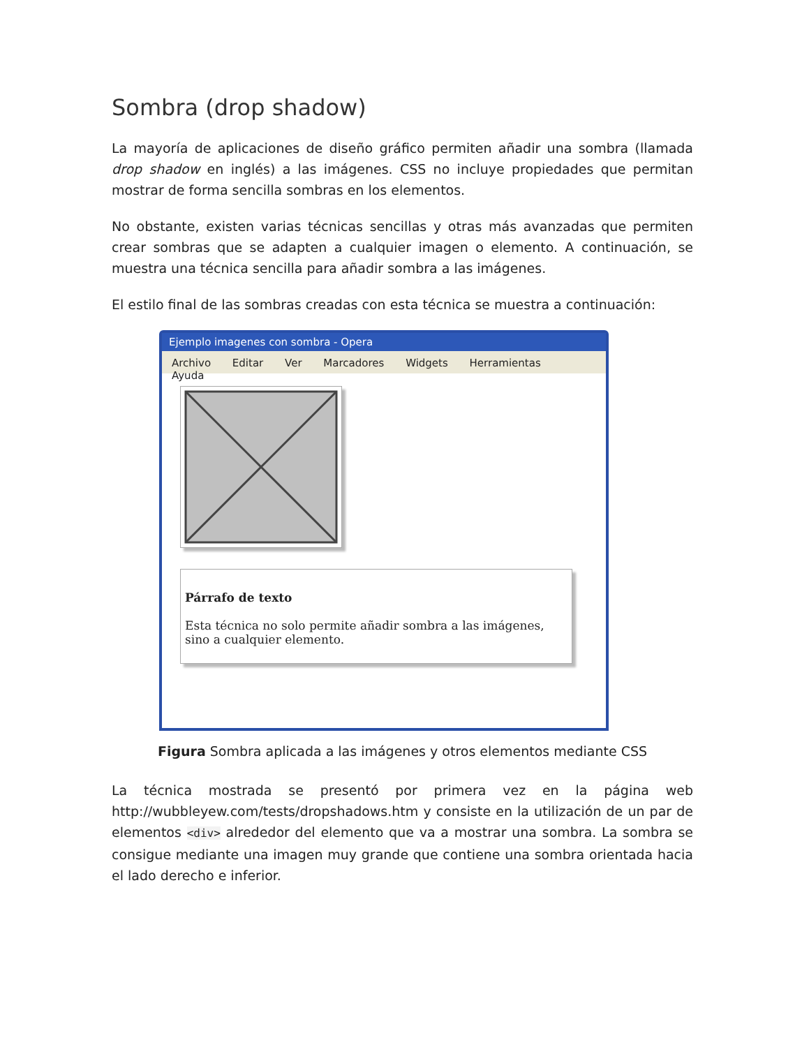Sombra (drop shadow)
La mayoría de aplicaciones de diseño gráfico permiten añadir una sombra (llamada drop shadow en inglés) a las imágenes. CSS no incluye propiedades que permitan mostrar de forma sencilla sombras en los elementos.
No obstante, existen varias técnicas sencillas y otras más avanzadas que permiten crear sombras que se adapten a cualquier imagen o elemento. A continuación, se muestra una técnica sencilla para añadir sombra a las imágenes.
El estilo final de las sombras creadas con esta técnica se muestra a continuación:
Ejemplo imagenes con sombra - Opera
Archivo Editar Ver Marcadores Widgets Herramientas Ayuda
Párrafo de texto
Esta técnica no solo permite añadir sombra a las imágenes, sino a cualquier elemento.
Figura Sombra aplicada a las imágenes y otros elementos mediante CSS
La técnica mostrada se presentó por primera vez en la página web http://wubbleyew.com/tests/dropshadows.htm y consiste en la utilización de un par de elementos <div> alrededor del elemento que va a mostrar una sombra. La sombra se consigue mediante una imagen muy grande que contiene una sombra orientada hacia el lado derecho e inferior.